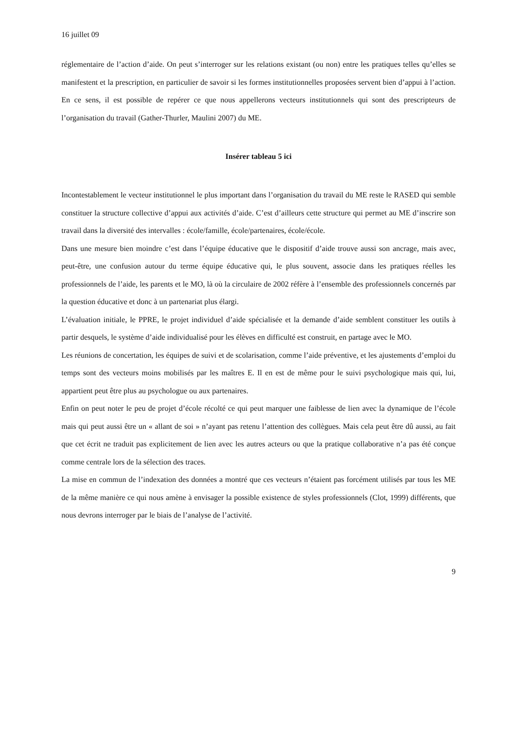16 juillet 09
réglementaire de l’action d’aide. On peut s’interroger sur les relations existant (ou non) entre les pratiques telles qu’elles se manifestent et la prescription, en particulier de savoir si les formes institutionnelles proposées servent bien d’appui à l’action. En ce sens, il est possible de repérer ce que nous appellerons vecteurs institutionnels qui sont des prescripteurs de l’organisation du travail (Gather-Thurler, Maulini 2007) du ME.
Insérer tableau 5 ici
Incontestablement le vecteur institutionnel le plus important dans l’organisation du travail du ME reste le RASED qui semble constituer la structure collective d’appui aux activités d’aide. C’est d’ailleurs cette structure qui permet au ME d’inscrire son travail dans la diversité des intervalles : école/famille, école/partenaires, école/école.
Dans une mesure bien moindre c’est dans l’équipe éducative que le dispositif d’aide trouve aussi son ancrage, mais avec, peut-être, une confusion autour du terme équipe éducative qui, le plus souvent, associe dans les pratiques réelles les professionnels de l’aide, les parents et le MO, là où la circulaire de 2002 réfère à l’ensemble des professionnels concernés par la question éducative et donc à un partenariat plus élargi.
L’évaluation initiale, le PPRE, le projet individuel d’aide spécialisée et la demande d’aide semblent constituer les outils à partir desquels, le système d’aide individualisé pour les élèves en difficulté est construit, en partage avec le MO.
Les réunions de concertation, les équipes de suivi et de scolarisation, comme l’aide préventive, et les ajustements d’emploi du temps sont des vecteurs moins mobilisés par les maîtres E. Il en est de même pour le suivi psychologique mais qui, lui, appartient peut être plus au psychologue ou aux partenaires.
Enfin on peut noter le peu de projet d’école récolté ce qui peut marquer une faiblesse de lien avec la dynamique de l’école mais qui peut aussi être un « allant de soi » n’ayant pas retenu l’attention des collègues. Mais cela peut être dû aussi, au fait que cet écrit ne traduit pas explicitement de lien avec les autres acteurs ou que la pratique collaborative n’a pas été conçue comme centrale lors de la sélection des traces.
La mise en commun de l’indexation des données a montré que ces vecteurs n’étaient pas forcément utilisés par tous les ME de la même manière ce qui nous amène à envisager la possible existence de styles professionnels (Clot, 1999) différents, que nous devrons interroger par le biais de l’analyse de l’activité.
9